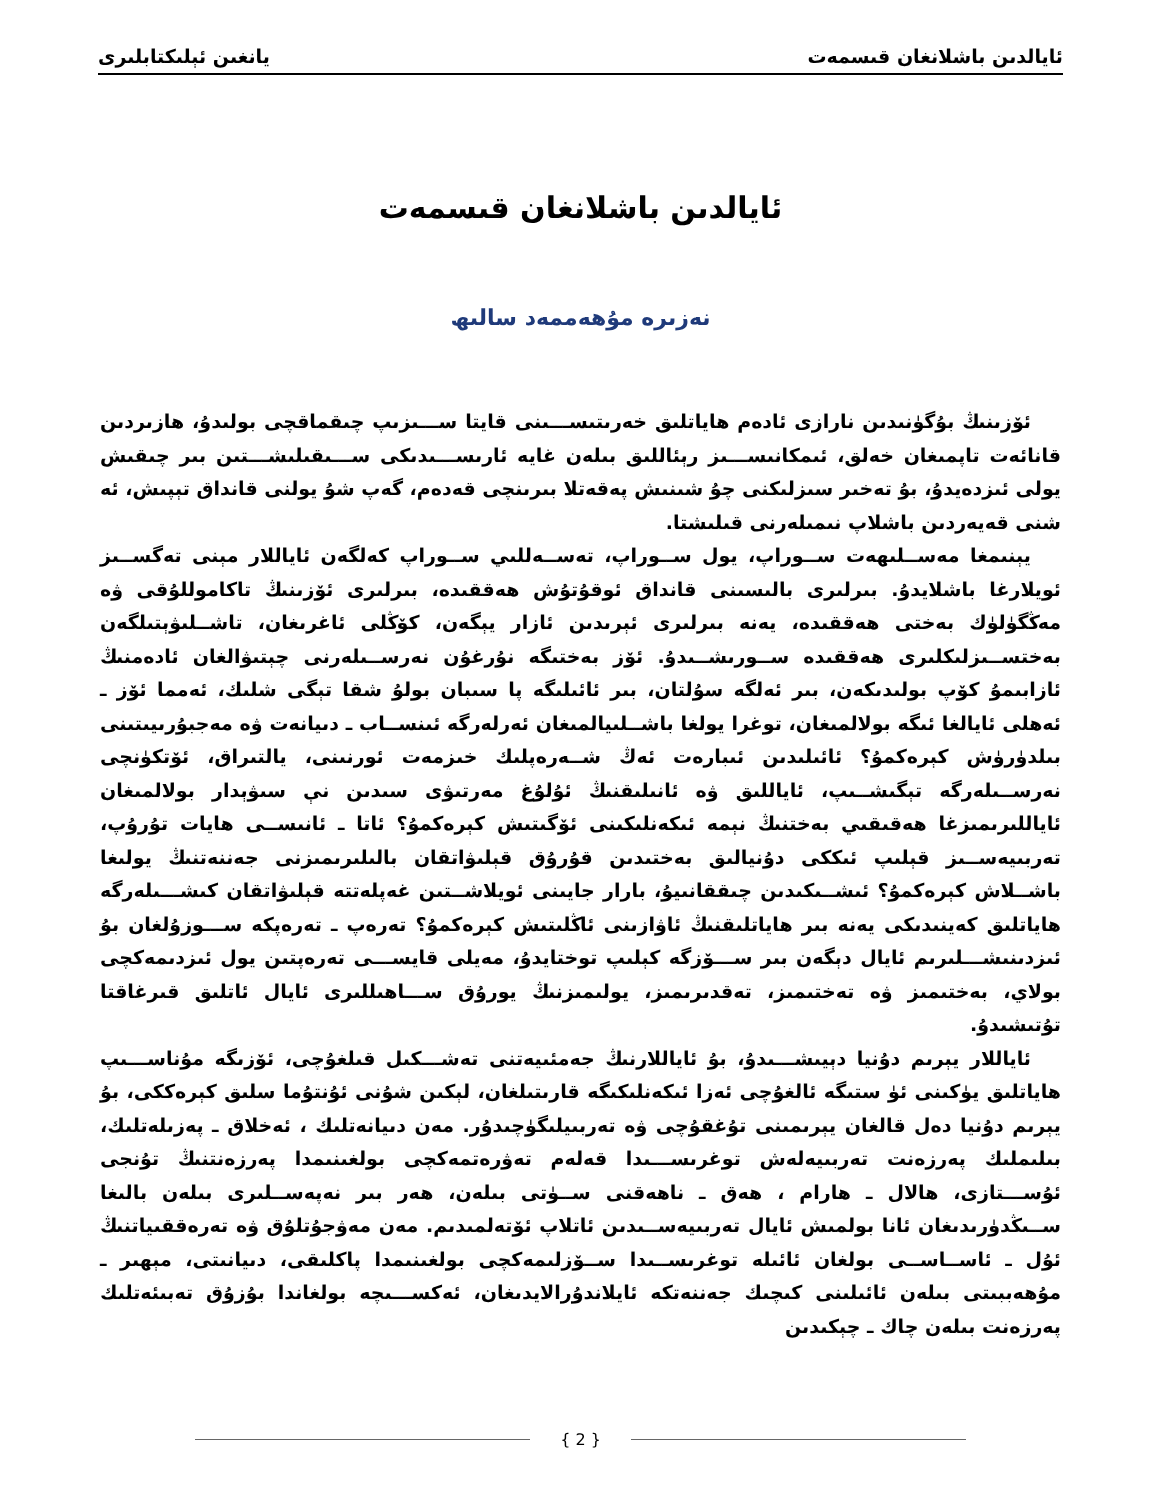ئايالدىن باشلانغان قىسمەت يانغىن ئېلىكتابلىرى
ئايالدىن باشلانغان قىسمەت
نەزىرە مۇھەممەد سالىھ
ئۆزىنىڭ بۇگۈنىدىن نارازى ئادەم ھاياتلىق خەرىتىســـىنى قايتا ســـىزىپ چىقماقچى بولىدۇ، ھازىردىن قانائەت تاپمىغان خەلق، ئىمكانىســـىز رېئاللىق بىلەن غايە ئارىســـىدىكى ســـىقىلىشـــتىن بىر چىقىش يولى ئىزدەيدۇ، بۇ تەخىر سىزلىكنى چۇ شىنىش پەقەتلا بىرىنچى قەدەم، گەپ شۇ يولنى قانداق تېپىش، ئە شنى قەيەردىن باشلاپ نىمىلەرنى قىلىشتا.
يېنىمغا مەســلىھەت ســوراپ، يول ســوراپ، تەســەللىي ســوراپ كەلگەن ئاياللار مېنى تەگســىز ئويلارغا باشلايدۇ. بىرلىرى بالىسىنى قانداق ئوقۇتۇش ھەققىدە، بىرلىرى ئۆزىنىڭ تاكاموللۇقى ۋە مەڭگۈلۈك بەختى ھەققىدە، يەنە بىرلىرى ئېرىدىن ئازار يېگەن، كۆڭلى ئاغرىغان، تاشــلىۋېتىلگەن بەختســىزلىكلىرى ھەققىدە ســورىشــىدۇ. ئۆز بەختىگە نۇرغۇن نەرســىلەرنى چېتىۋالغان ئادەمنىڭ ئازابىمۇ كۆپ بولىدىكەن، بىر ئەلگە سۇلتان، بىر ئائىلىگە پا سىبان بولۇ شقا تېگى شلىك، ئەمما ئۆز ـ ئەھلى ئايالغا ئىگە بولالمىغان، توغرا يولغا باشــلىيالمىغان ئەرلەرگە ئىنســاب ـ دىيانەت ۋە مەجبۇرىيىتىنى بىلدۈرۈش كېرەكمۇ؟ ئائىلىدىن ئىبارەت ئەڭ شــەرەپلىك خىزمەت ئورنىنى، يالتىراق، ئۆتكۈنچى نەرســىلەرگە تېگىشــىپ، ئاياللىق ۋە ئانىلىقنىڭ ئۇلۇغ مەرتىۋى سىدىن نې سىۋېدار بولالمىغان ئاياللىرىمىزغا ھەقىقىي بەختنىڭ نېمە ئىكەنلىكىنى ئۆگىتىش كېرەكمۇ؟ ئاتا ـ ئانىســى ھايات تۇرۇپ، تەربىيەســىز قېلىپ ئىككى دۇنيالىق بەختىدىن قۇرۇق قېلىۋاتقان بالىلىرىمىزنى جەننەتنىڭ يولىغا باشــلاش كېرەكمۇ؟ ئىشــىكىدىن چىققانىيۇ، بارار جايىنى ئويلاشــتىن غەپلەتتە قېلىۋاتقان كىشـــىلەرگە ھاياتلىق كەينىدىكى يەنە بىر ھاياتلىقنىڭ ئاۋازىنى ئاڭلىتىش كېرەكمۇ؟ تەرەپ ـ تەرەپكە ســـوزۇلغان بۇ ئىزدىنىشـــلىرىم ئايال دېگەن بىر ســـۆزگە كېلىپ توختايدۇ، مەيلى قايســـى تەرەپتىن يول ئىزدىمەكچى بولاي، بەختىمىز ۋە تەختىمىز، تەقدىرىمىز، يولىمىزنىڭ يورۇق ســـاھىللىرى ئايال ئاتلىق قىرغاقتا تۇتىشىدۇ.
ئاياللار يېرىم دۇنيا دېيىشـــىدۇ، بۇ ئاياللارنىڭ جەمئىيەتنى تەشـــكىل قىلغۇچى، ئۆزىگە مۇناســـىپ ھاياتلىق يۈكىنى ئۈ ستىگە ئالغۇچى ئەزا ئىكەنلىكىگە قارىتىلغان، لېكىن شۇنى ئۇنتۇما سلىق كېرەككى، بۇ يېرىم دۇنيا دەل قالغان يېرىمىنى تۇغقۇچى ۋە تەربىيلىگۈچىدۇر. مەن دىيانەتلىك ، ئەخلاق ـ پەزىلەتلىك، بىلىملىك پەرزەنت تەربىيەلەش توغرىســـىدا قەلەم تەۋرەتمەكچى بولغىنىمدا پەرزەنتنىڭ تۇنجى ئۇســـتازى، ھالال ـ ھارام ، ھەق ـ ناھەقنى ســۈتى بىلەن، ھەر بىر نەپەســلىرى بىلەن بالىغا ســىڭدۈرىدىغان ئانا بولمىش ئايال تەربىيەســىدىن ئاتلاپ ئۆتەلمىدىم. مەن مەۋجۇتلۇق ۋە تەرەققىياتنىڭ ئۇل ـ ئاســاســى بولغان ئائىلە توغرىســىدا ســۆزلىمەكچى بولغىنىمدا پاكلىقى، دىيانىتى، مېھىر ـ مۇھەببىتى بىلەن ئائىلىنى كىچىك جەننەتكە ئايلاندۇرالايدىغان، ئەكســـىچە بولغاندا بۇزۇق تەبىئەتلىك پەرزەنت بىلەن چاك ـ چېكىدىن
{ 2 }